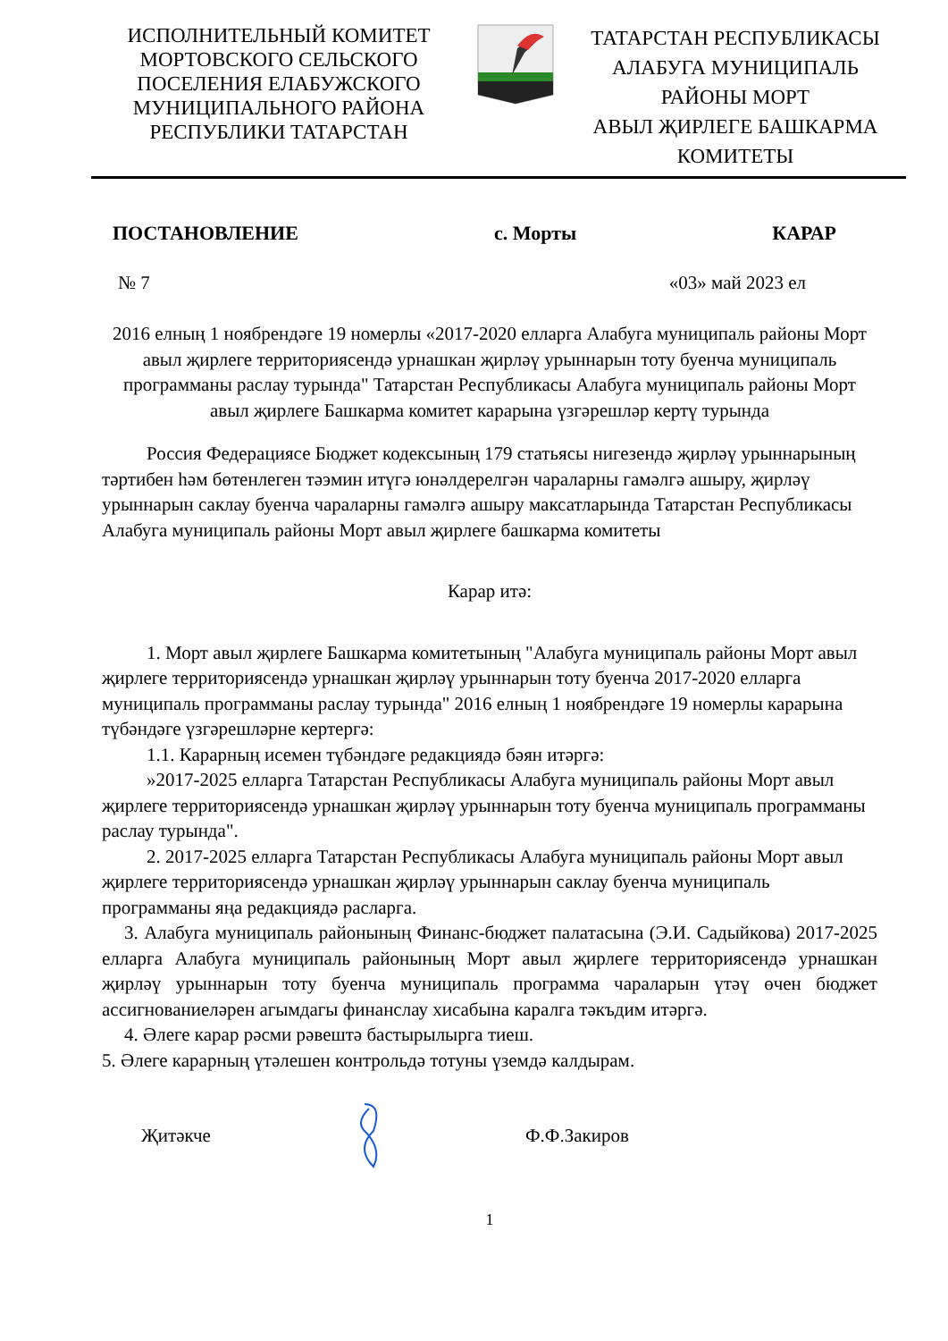ИСПОЛНИТЕЛЬНЫЙ КОМИТЕТ
МОРТОВСКОГО СЕЛЬСКОГО
ПОСЕЛЕНИЯ ЕЛАБУЖСКОГО
МУНИЦИПАЛЬНОГО РАЙОНА
РЕСПУБЛИКИ ТАТАРСТАН
ТАТАРСТАН РЕСПУБЛИКАСЫ
АЛАБУГА МУНИЦИПАЛЬ
РАЙОНЫ МОРТ
АВЫЛ ҖИРЛЕГЕ БАШКАРМА
КОМИТЕТЫ
ПОСТАНОВЛЕНИЕ с. Морты КАРАР
№ 7 «03» май 2023 ел
2016 елның 1 ноябрендәге 19 номерлы «2017-2020 елларга Алабуга муниципаль районы Морт авыл җирлеге территориясендә урнашкан җирләү урыннарын тоту буенча муниципаль программаны раслау турында" Татарстан Республикасы Алабуга муниципаль районы Морт авыл җирлеге Башкарма комитет карарына үзгәрешләр кертү турында
Россия Федерациясе Бюджет кодексының 179 статьясы нигезендә җирләү урыннарының тәртибен һәм бөтенлеген тәэмин итүгә юнәлдерелгән чараларны гамәлгә ашыру, җирләү урыннарын саклау буенча чараларны гамәлгә ашыру максатларында Татарстан Республикасы Алабуга муниципаль районы Морт авыл җирлеге башкарма комитеты
Карар итә:
1. Морт авыл җирлеге Башкарма комитетының "Алабуга муниципаль районы Морт авыл җирлеге территориясендә урнашкан җирләү урыннарын тоту буенча 2017-2020 елларга муниципаль программаны раслау турында" 2016 елның 1 ноябрендәге 19 номерлы карарына түбәндәге үзгәрешләрне кертергә:
1.1. Карарның исемен түбәндәге редакциядә бәян итәргә:
»2017-2025 елларга Татарстан Республикасы Алабуга муниципаль районы Морт авыл җирлеге территориясендә урнашкан җирләү урыннарын тоту буенча муниципаль программаны раслау турында".
2. 2017-2025 елларга Татарстан Республикасы Алабуга муниципаль районы Морт авыл җирлеге территориясендә урнашкан җирләү урыннарын саклау буенча муниципаль программаны яңа редакциядә расларга.
3. Алабуга муниципаль районының Финанс-бюджет палатасына (Э.И. Садыйкова) 2017-2025 елларга Алабуга муниципаль районының Морт авыл җирлеге территориясендә урнашкан җирләү урыннарын тоту буенча муниципаль программа чараларын үтәү өчен бюджет ассигнованиеләрен агымдагы финанслау хисабына каралга тәкъдим итәргә.
4. Әлеге карар рәсми рәвештә бастырылырга тиеш.
5. Әлеге карарның үтәлешен контрольдә тотуны үземдә калдырам.
Җитәкче Ф.Ф.Закиров
1